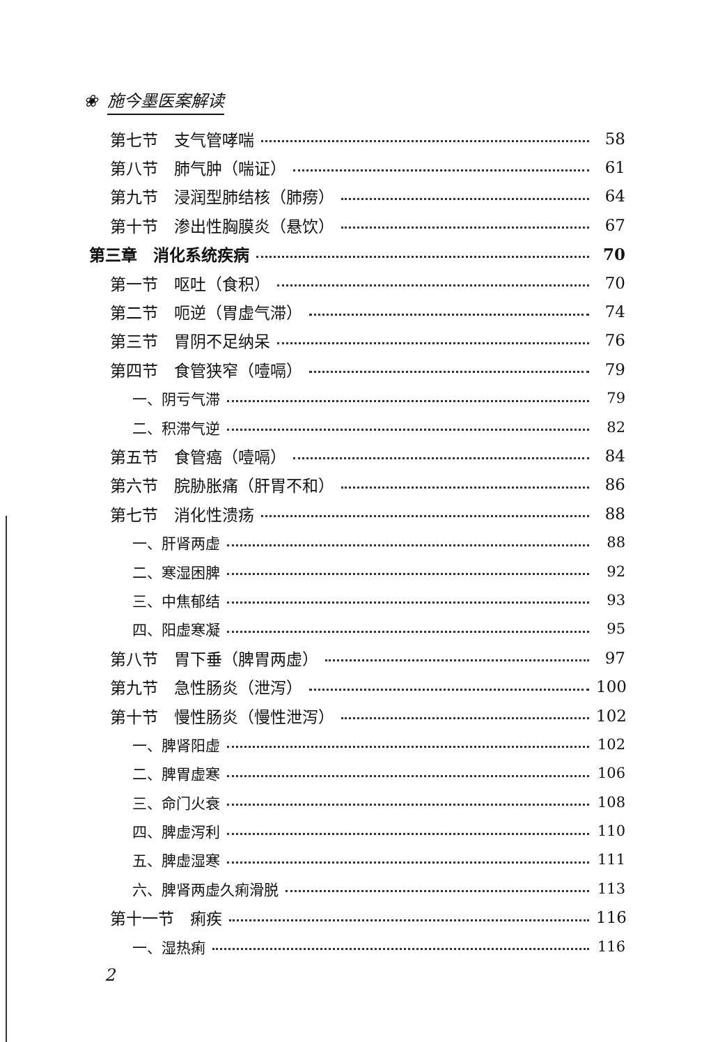❀ 施今墨医案解读
第七节　支气管哮喘 58
第八节　肺气肿（喘证） 61
第九节　浸润型肺结核（肺痨） 64
第十节　渗出性胸膜炎（悬饮） 67
第三章　消化系统疾病 70
第一节　呕吐（食积） 70
第二节　呃逆（胃虚气滞） 74
第三节　胃阴不足纳呆 76
第四节　食管狭窄（噎嗝） 79
一、阴亏气滞 79
二、积滞气逆 82
第五节　食管癌（噎嗝） 84
第六节　脘胁胀痛（肝胃不和） 86
第七节　消化性溃疡 88
一、肝肾两虚 88
二、寒湿困脾 92
三、中焦郁结 93
四、阳虚寒凝 95
第八节　胃下垂（脾胃两虚） 97
第九节　急性肠炎（泄泻） 100
第十节　慢性肠炎（慢性泄泻） 102
一、脾肾阳虚 102
二、脾胃虚寒 106
三、命门火衰 108
四、脾虚泻利 110
五、脾虚湿寒 111
六、脾肾两虚久痢滑脱 113
第十一节　痢疾 116
一、湿热痢 116
2